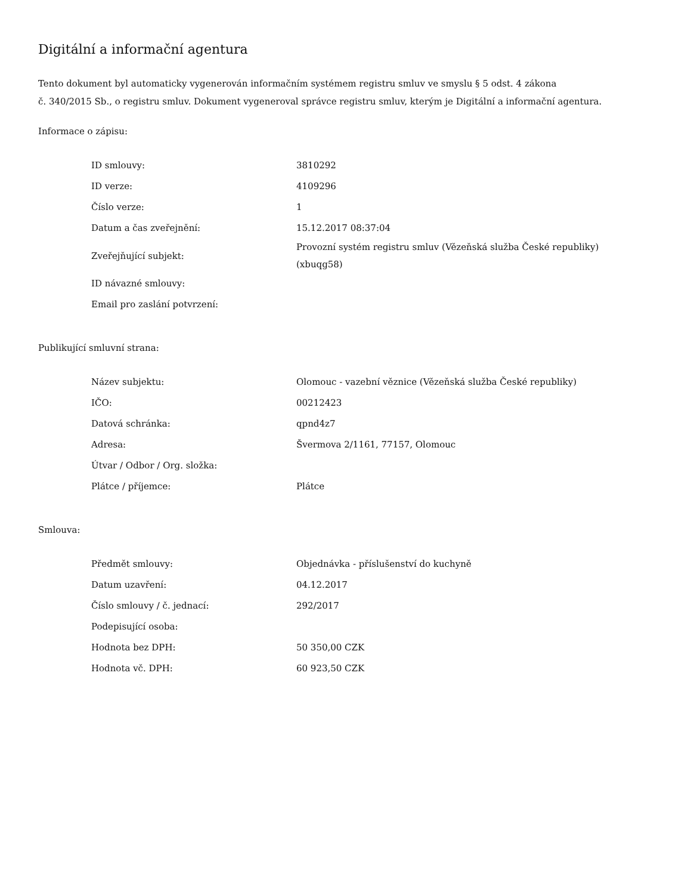Digitální a informační agentura
Tento dokument byl automaticky vygenerován informačním systémem registru smluv ve smyslu § 5 odst. 4 zákona
č. 340/2015 Sb., o registru smluv. Dokument vygeneroval správce registru smluv, kterým je Digitální a informační agentura.
Informace o zápisu:
| ID smlouvy: | 3810292 |
| ID verze: | 4109296 |
| Číslo verze: | 1 |
| Datum a čas zveřejnění: | 15.12.2017 08:37:04 |
| Zveřejňující subjekt: | Provozní systém registru smluv (Vězeňská služba České republiky) (xbuqg58) |
| ID návazné smlouvy: | |
| Email pro zaslání potvrzení: | |
Publikující smluvní strana:
| Název subjektu: | Olomouc - vazební věznice (Vězeňská služba České republiky) |
| IČO: | 00212423 |
| Datová schránka: | qpnd4z7 |
| Adresa: | Švermova 2/1161, 77157, Olomouc |
| Útvar / Odbor / Org. složka: | |
| Plátce / příjemce: | Plátce |
Smlouva:
| Předmět smlouvy: | Objednávka - příslušenství do kuchyně |
| Datum uzavření: | 04.12.2017 |
| Číslo smlouvy / č. jednací: | 292/2017 |
| Podepisující osoba: | |
| Hodnota bez DPH: | 50 350,00 CZK |
| Hodnota vč. DPH: | 60 923,50 CZK |